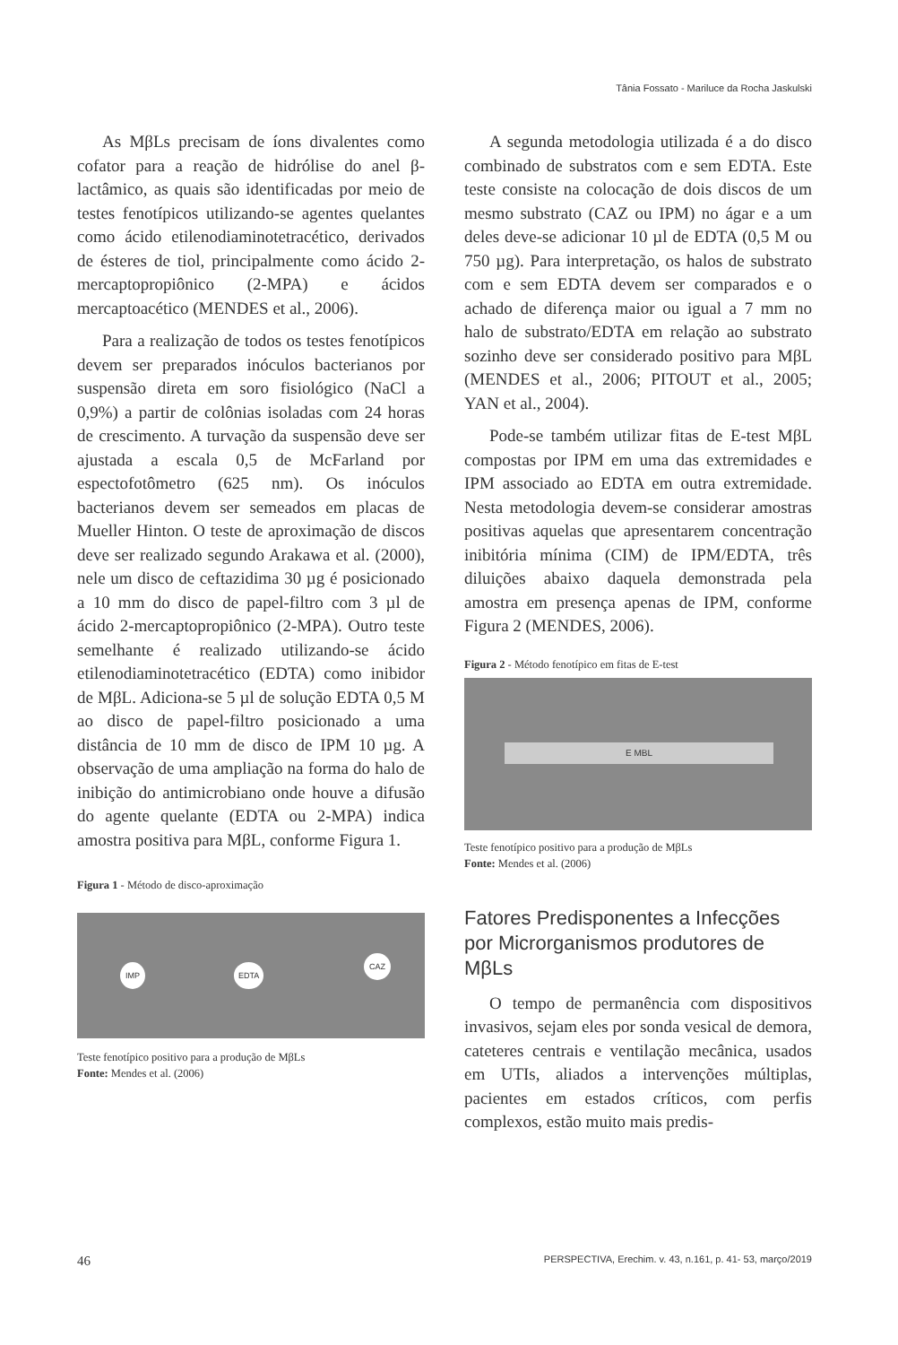Tânia Fossato - Mariluce da Rocha Jaskulski
As MβLs precisam de íons divalentes como cofator para a reação de hidrólise do anel β-lactâmico, as quais são identificadas por meio de testes fenotípicos utilizando-se agentes quelantes como ácido etilenodiami­notetracético, derivados de ésteres de tiol, principalmente como ácido 2-mercaptopro­piônico (2-MPA) e ácidos mercaptoacético (MENDES et al., 2006).
Para a realização de todos os testes fe­notípicos devem ser preparados inóculos bacterianos por suspensão direta em soro fisiológico (NaCl a 0,9%) a partir de colô­nias isoladas com 24 horas de crescimento. A turvação da suspensão deve ser ajustada a escala 0,5 de McFarland por espectofotôme­tro (625 nm). Os inóculos bacterianos devem ser semeados em placas de Mueller Hinton. O teste de aproximação de discos deve ser realizado segundo Arakawa et al. (2000), nele um disco de ceftazidima 30 µg é posicionado a 10 mm do disco de papel-filtro com 3 µl de ácido 2-mercaptopropiônico (2-MPA). Outro teste semelhante é realizado utilizando-se áci­do etilenodiaminotetracético (EDTA) como inibidor de MβL. Adiciona-se 5 µl de solução EDTA 0,5 M ao disco de papel-filtro posicio­nado a uma distância de 10 mm de disco de IPM 10 µg. A observação de uma ampliação na forma do halo de inibição do antimicrobia­no onde houve a difusão do agente quelante (EDTA ou 2-MPA) indica amostra positiva para MβL, conforme Figura 1.
Figura 1 - Método de disco-aproximação
IMP EDTA
CAZ
Teste fenotípico positivo para a produção de MβLs
Fonte: Mendes et al. (2006)
A segunda metodologia utilizada é a do disco combinado de substratos com e sem EDTA. Este teste consiste na colocação de dois discos de um mesmo substrato (CAZ ou IPM) no ágar e a um deles deve-se adicionar 10 µl de EDTA (0,5 M ou 750 µg). Para in­terpretação, os halos de substrato com e sem EDTA devem ser comparados e o achado de diferença maior ou igual a 7 mm no halo de substrato/EDTA em relação ao substrato sozinho deve ser considerado positivo para MβL (MENDES et al., 2006; PITOUT et al., 2005; YAN et al., 2004).
Pode-se também utilizar fitas de E-test MβL compostas por IPM em uma das extre­midades e IPM associado ao EDTA em outra extremidade. Nesta metodologia devem-se considerar amostras positivas aquelas que apresentarem concentração inibitória mínima (CIM) de IPM/EDTA, três diluições abaixo daquela demonstrada pela amostra em pre­sença apenas de IPM, conforme Figura 2 (MENDES, 2006).
Figura 2 - Método fenotípico em fitas de E-test
E MBL
Teste fenotípico positivo para a produção de MβLs
Fonte: Mendes et al. (2006)
Fatores Predisponentes a Infecções por Microrganismos produtores de MβLs
O tempo de permanência com dispositivos invasivos, sejam eles por sonda vesical de demora, cateteres centrais e ventilação mecâ­nica, usados em UTIs, aliados a intervenções múltiplas, pacientes em estados críticos, com perfis complexos, estão muito mais predis-
46 PERSPECTIVA, Erechim. v. 43, n.161, p. 41- 53, março/2019